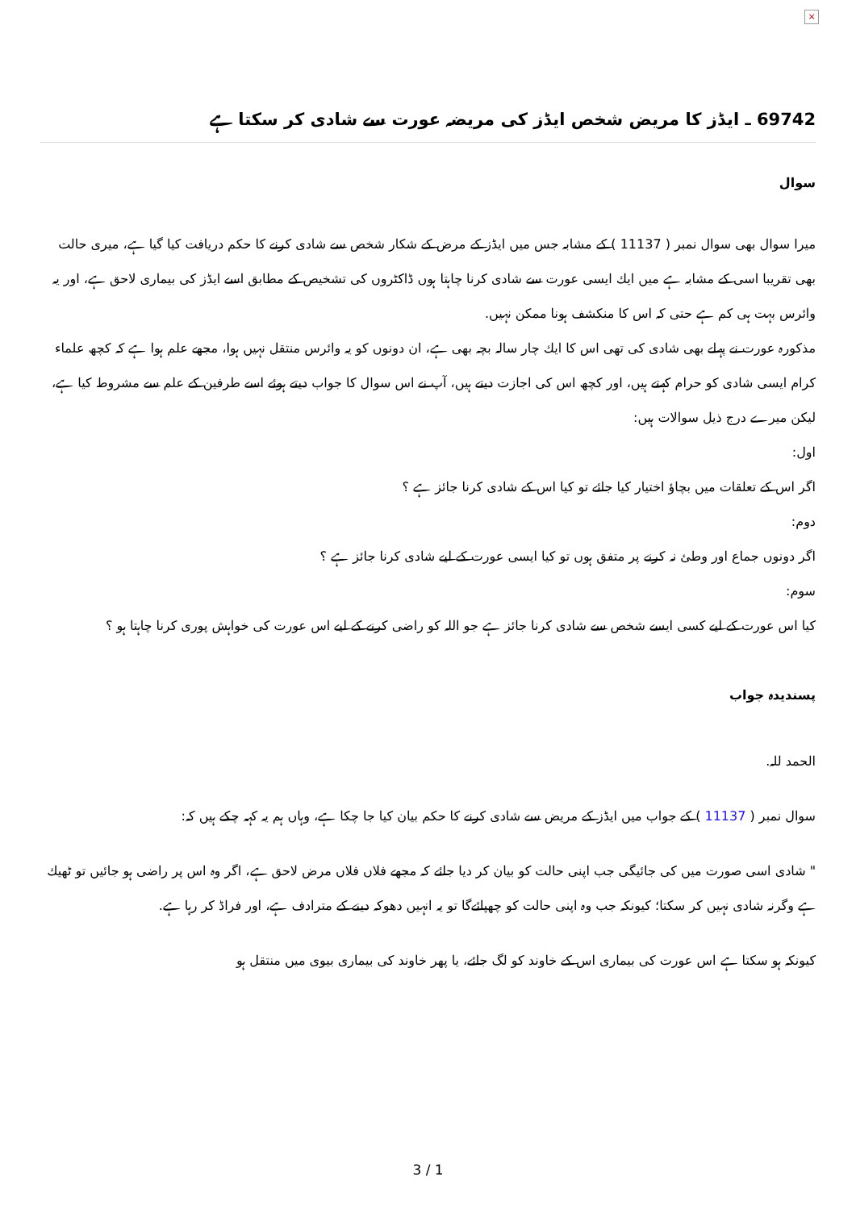×
69742 ـ ايڈز كا مريض شخص ايڈز كى مريضہ عورت سے شادى كر سكتا ہے
سوال
ميرا سوال بھى سوال نمبر ( 11137 ) كے مشابہ جس ميں ايڈز كے مرض كے شكار شخص سے شادى كرنے كا حكم دريافت كيا گيا ہے، ميرى حالت بھى تقريبا اسى كے مشابہ ہے ميں ايك ايسى عورت سے شادى كرنا چاہتا ہوں ڈاكٹروں كى تشخيص كے مطابق اسے ايڈز كى بيمارى لاحق ہے، اور يہ وائرس بہت ہى كم ہے حتى كہ اس كا منكشف ہونا ممكن نہيں.
مذكورہ عورت نے پہلے بھى شادى كى تھى اس كا ايك چار سالہ بچہ بھى ہے، ان دونوں كو يہ وائرس منتقل نہيں ہوا، مجھے علم ہوا ہے كہ كچھ علماء كرام ايسى شادى كو حرام كہتے ہيں، اور كچھ اس كى اجازت ديتے ہيں، آپ نے اس سوال كا جواب ديتے ہوئے اسے طرفين كے علم سے مشروط كيا ہے، ليكن ميرے درج ذيل سوالات ہيں:
اول:
اگر اس كے تعلقات ميں بچاؤ اختيار كيا جائے تو كيا اس كے شادى كرنا جائز ہے ؟
دوم:
اگر دونوں جماع اور وطئ نہ كرنے پر متفق ہوں تو كيا ايسى عورت كے ليے شادى كرنا جائز ہے ؟
سوم:
كيا اس عورت كے ليے كسى ايسے شخص سے شادى كرنا جائز ہے جو اللہ كو راضى كرنے كے ليے اس عورت كى خواہش پورى كرنا چاہتا ہو ؟
پسنديدہ جواب
الحمد للہ.
سوال نمبر ( 11137 ) كے جواب ميں ايڈز كے مريض سے شادى كرنے كا حكم بيان كيا جا چكا ہے، وہاں ہم يہ كہہ چكے ہيں كہ:
" شادى اسى صورت ميں كى جائيگى جب اپنى حالت كو بيان كر ديا جائے كہ مجھے فلاں فلاں مرض لاحق ہے، اگر وہ اس پر راضى ہو جائيں تو ٹھيك ہے وگرنہ شادى نہيں كر سكتا؛ كيونكہ جب وہ اپنى حالت كو چھپائےگا تو يہ انہيں دھوكہ دينے كے مترادف ہے، اور فراڈ كر رہا ہے.
كيونكہ ہو سكتا ہے اس عورت كى بيمارى اس كے خاوند كو لگ جائے، يا پھر خاوند كى بيمارى بيوى ميں منتقل ہو
3 / 1